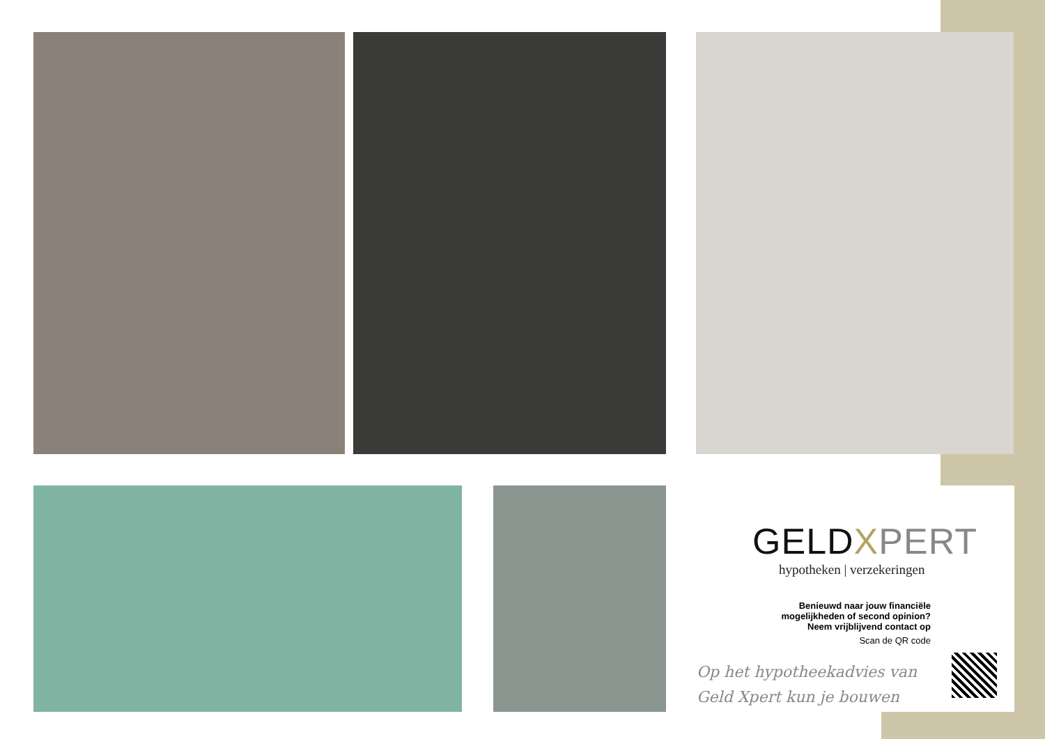GELDXPERT
hypotheken | verzekeringen
Benieuwd naar jouw financiële
mogelijkheden of second opinion?
Neem vrijblijvend contact op
Scan de QR code
Op het hypotheekadvies van
Geld Xpert kun je bouwen